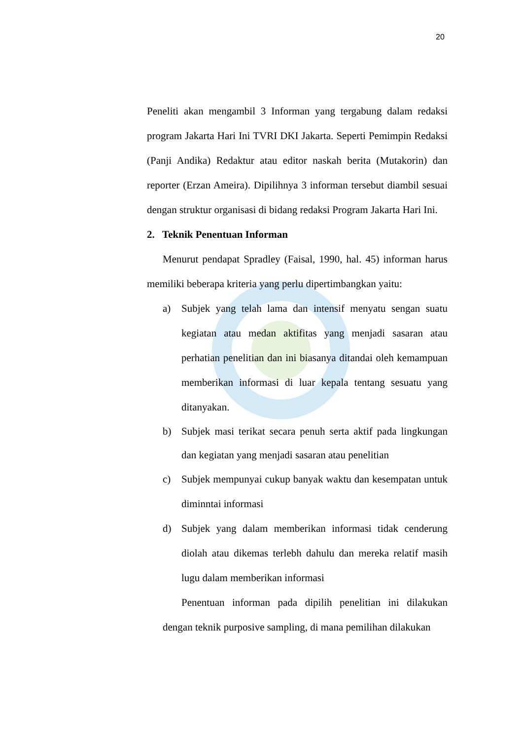20
Peneliti akan mengambil 3 Informan yang tergabung dalam redaksi program Jakarta Hari Ini TVRI DKI Jakarta. Seperti Pemimpin Redaksi (Panji Andika) Redaktur atau editor naskah berita (Mutakorin) dan reporter (Erzan Ameira). Dipilihnya 3 informan tersebut diambil sesuai dengan struktur organisasi di bidang redaksi Program Jakarta Hari Ini.
2. Teknik Penentuan Informan
Menurut pendapat Spradley (Faisal, 1990, hal. 45) informan harus memiliki beberapa kriteria yang perlu dipertimbangkan yaitu:
a) Subjek yang telah lama dan intensif menyatu sengan suatu kegiatan atau medan aktifitas yang menjadi sasaran atau perhatian penelitian dan ini biasanya ditandai oleh kemampuan memberikan informasi di luar kepala tentang sesuatu yang ditanyakan.
b) Subjek masi terikat secara penuh serta aktif pada lingkungan dan kegiatan yang menjadi sasaran atau penelitian
c) Subjek mempunyai cukup banyak waktu dan kesempatan untuk diminntai informasi
d) Subjek yang dalam memberikan informasi tidak cenderung diolah atau dikemas terlebh dahulu dan mereka relatif masih lugu dalam memberikan informasi
Penentuan informan pada dipilih penelitian ini dilakukan dengan teknik purposive sampling, di mana pemilihan dilakukan